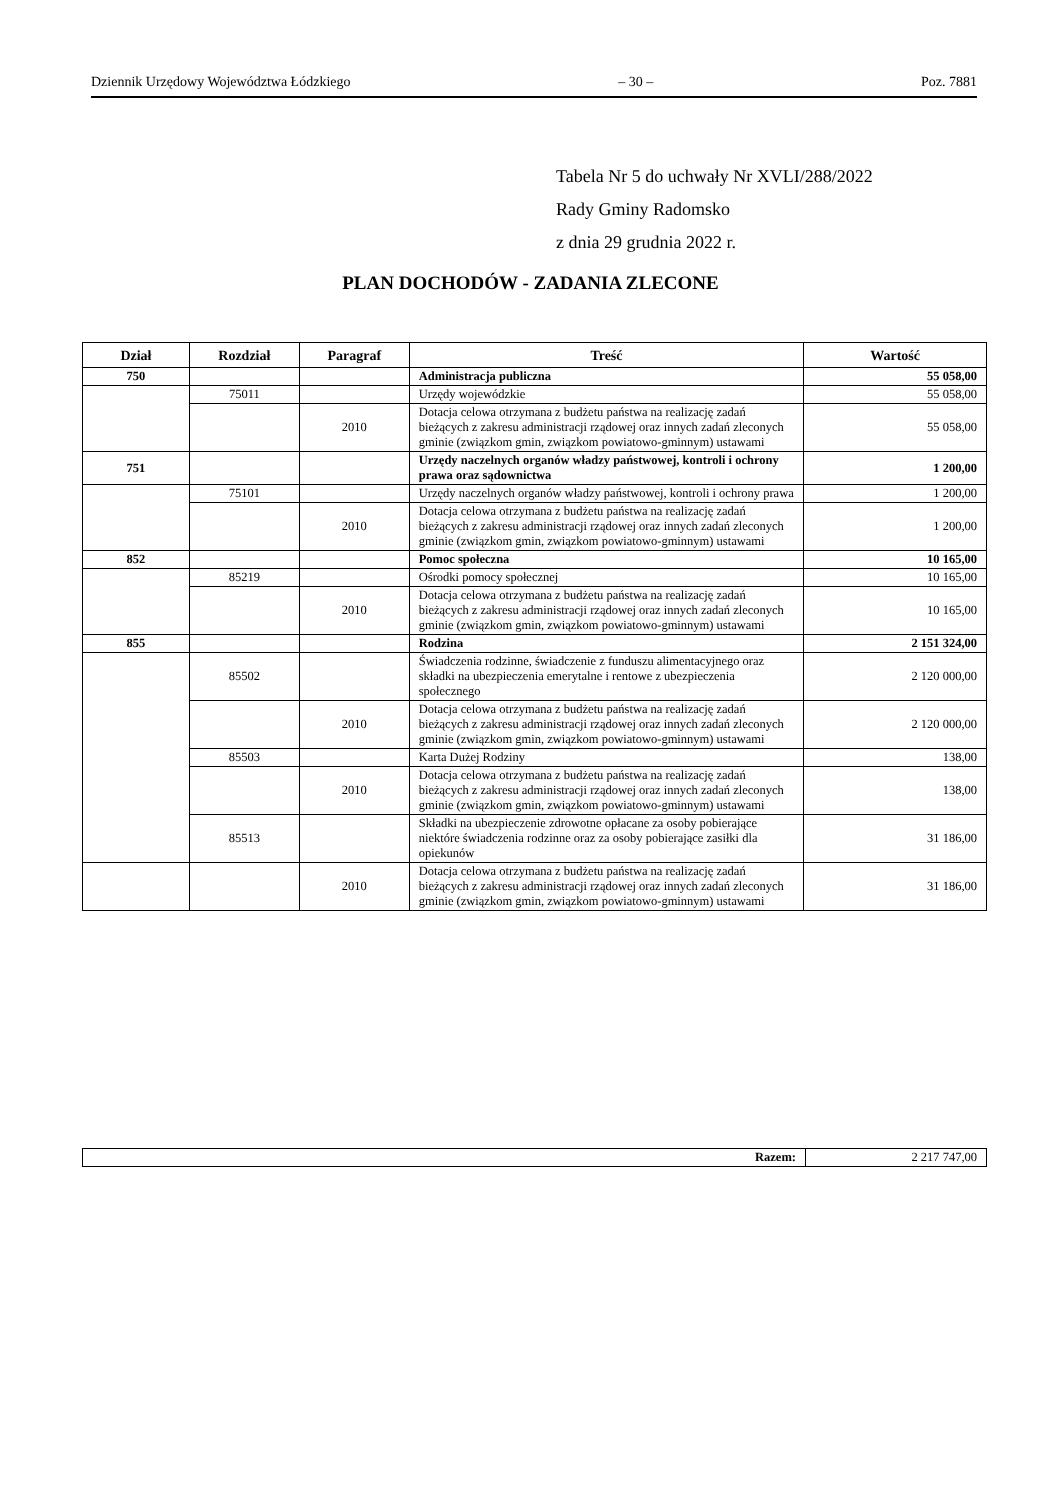Dziennik Urzędowy Województwa Łódzkiego – 30 – Poz. 7881
Tabela Nr 5 do uchwały Nr XVLI/288/2022
Rady Gminy Radomsko
z dnia 29 grudnia 2022 r.
PLAN DOCHODÓW - ZADANIA ZLECONE
| Dział | Rozdział | Paragraf | Treść | Wartość |
| --- | --- | --- | --- | --- |
| 750 | | | Administracja publiczna | 55 058,00 |
| | 75011 | | Urzędy wojewódzkie | 55 058,00 |
| | | 2010 | Dotacja celowa otrzymana z budżetu państwa na realizację zadań bieżących z zakresu administracji rządowej oraz innych zadań zleconych gminie (związkom gmin, związkom powiatowo-gminnym) ustawami | 55 058,00 |
| 751 | | | Urzędy naczelnych organów władzy państwowej, kontroli i ochrony prawa oraz sądownictwa | 1 200,00 |
| | 75101 | | Urzędy naczelnych organów władzy państwowej, kontroli i ochrony prawa | 1 200,00 |
| | | 2010 | Dotacja celowa otrzymana z budżetu państwa na realizację zadań bieżących z zakresu administracji rządowej oraz innych zadań zleconych gminie (związkom gmin, związkom powiatowo-gminnym) ustawami | 1 200,00 |
| 852 | | | Pomoc społeczna | 10 165,00 |
| | 85219 | | Ośrodki pomocy społecznej | 10 165,00 |
| | | 2010 | Dotacja celowa otrzymana z budżetu państwa na realizację zadań bieżących z zakresu administracji rządowej oraz innych zadań zleconych gminie (związkom gmin, związkom powiatowo-gminnym) ustawami | 10 165,00 |
| 855 | | | Rodzina | 2 151 324,00 |
| | 85502 | | Świadczenia rodzinne, świadczenie z funduszu alimentacyjnego oraz składki na ubezpieczenia emerytalne i rentowe z ubezpieczenia społecznego | 2 120 000,00 |
| | | 2010 | Dotacja celowa otrzymana z budżetu państwa na realizację zadań bieżących z zakresu administracji rządowej oraz innych zadań zleconych gminie (związkom gmin, związkom powiatowo-gminnym) ustawami | 2 120 000,00 |
| | 85503 | | Karta Dużej Rodziny | 138,00 |
| | | 2010 | Dotacja celowa otrzymana z budżetu państwa na realizację zadań bieżących z zakresu administracji rządowej oraz innych zadań zleconych gminie (związkom gmin, związkom powiatowo-gminnym) ustawami | 138,00 |
| | 85513 | | Składki na ubezpieczenie zdrowotne opłacane za osoby pobierające niektóre świadczenia rodzinne oraz za osoby pobierające zasiłki dla opiekunów | 31 186,00 |
| | | 2010 | Dotacja celowa otrzymana z budżetu państwa na realizację zadań bieżących z zakresu administracji rządowej oraz innych zadań zleconych gminie (związkom gmin, związkom powiatowo-gminnym) ustawami | 31 186,00 |
| Razem: | 2 217 747,00 |